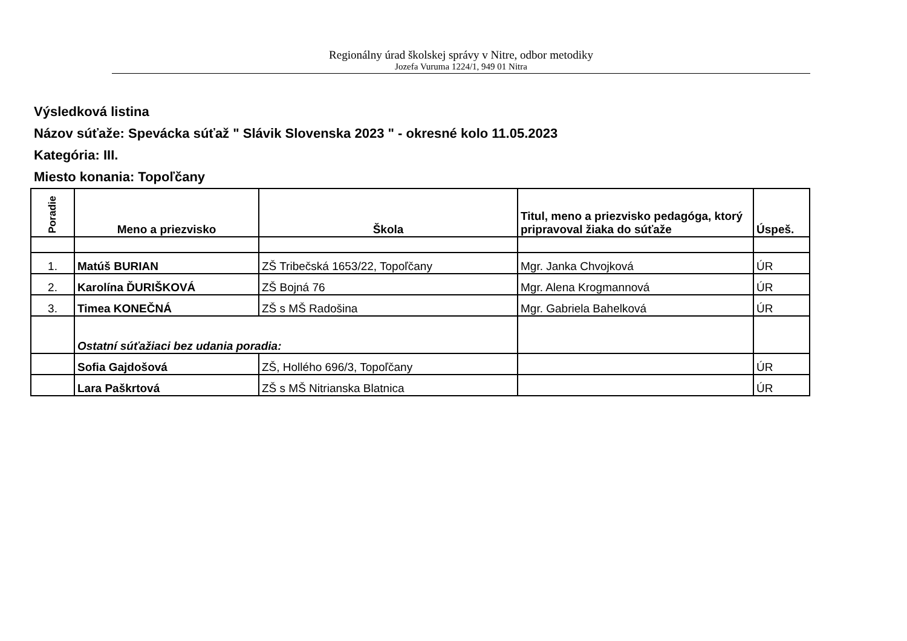Regionálny úrad školskej správy v Nitre, odbor metodiky
Jozefa Vuruma 1224/1, 949 01 Nitra
Výsledková listina
Názov súťaže: Spevácka súťaž " Slávik Slovenska 2023 " - okresné kolo 11.05.2023
Kategória: III.
Miesto konania: Topoľčany
| Poradie | Meno a priezvisko | Škola | Titul, meno a priezvisko pedagóga, ktorý pripravoval žiaka do súťaže | Úspeš. |
| --- | --- | --- | --- | --- |
| 1. | Matúš BURIAN | ZŠ Tribečská 1653/22, Topoľčany | Mgr. Janka Chvojková | ÚR |
| 2. | Karolína ĎURIŠKOVÁ | ZŠ Bojná 76 | Mgr. Alena Krogmannová | ÚR |
| 3. | Timea KONEČNÁ | ZŠ s MŠ Radošina | Mgr. Gabriela Bahelková | ÚR |
| | Ostatní súťažiaci bez udania poradia: | | | |
| | Sofia Gajdošová | ZŠ, Hollého 696/3, Topoľčany | | ÚR |
| | Lara Paškrtová | ZŠ s MŠ Nitrianska Blatnica | | ÚR |